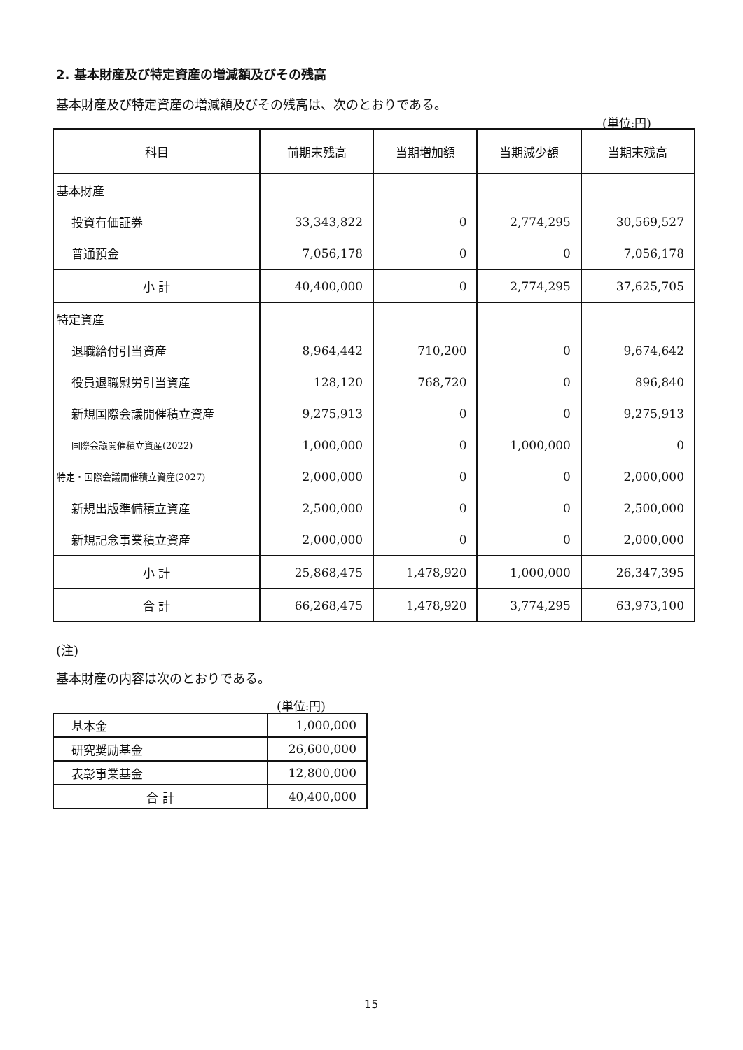2. 基本財産及び特定資産の増減額及びその残高
基本財産及び特定資産の増減額及びその残高は、次のとおりである。
(単位:円)
| 科目 | 前期末残高 | 当期増加額 | 当期減少額 | 当期末残高 |
| --- | --- | --- | --- | --- |
| 基本財産 | | | | |
| 投資有価証券 | 33,343,822 | 0 | 2,774,295 | 30,569,527 |
| 普通預金 | 7,056,178 | 0 | 0 | 7,056,178 |
| 小 計 | 40,400,000 | 0 | 2,774,295 | 37,625,705 |
| 特定資産 | | | | |
| 退職給付引当資産 | 8,964,442 | 710,200 | 0 | 9,674,642 |
| 役員退職慰労引当資産 | 128,120 | 768,720 | 0 | 896,840 |
| 新規国際会議開催積立資産 | 9,275,913 | 0 | 0 | 9,275,913 |
| 国際会議開催積立資産(2022) | 1,000,000 | 0 | 1,000,000 | 0 |
| 特定・国際会議開催積立資産(2027) | 2,000,000 | 0 | 0 | 2,000,000 |
| 新規出版準備積立資産 | 2,500,000 | 0 | 0 | 2,500,000 |
| 新規記念事業積立資産 | 2,000,000 | 0 | 0 | 2,000,000 |
| 小 計 | 25,868,475 | 1,478,920 | 1,000,000 | 26,347,395 |
| 合 計 | 66,268,475 | 1,478,920 | 3,774,295 | 63,973,100 |
(注)
基本財産の内容は次のとおりである。
(単位:円)
| 基本金 | 1,000,000 |
| 研究奨励基金 | 26,600,000 |
| 表彰事業基金 | 12,800,000 |
| 合 計 | 40,400,000 |
15